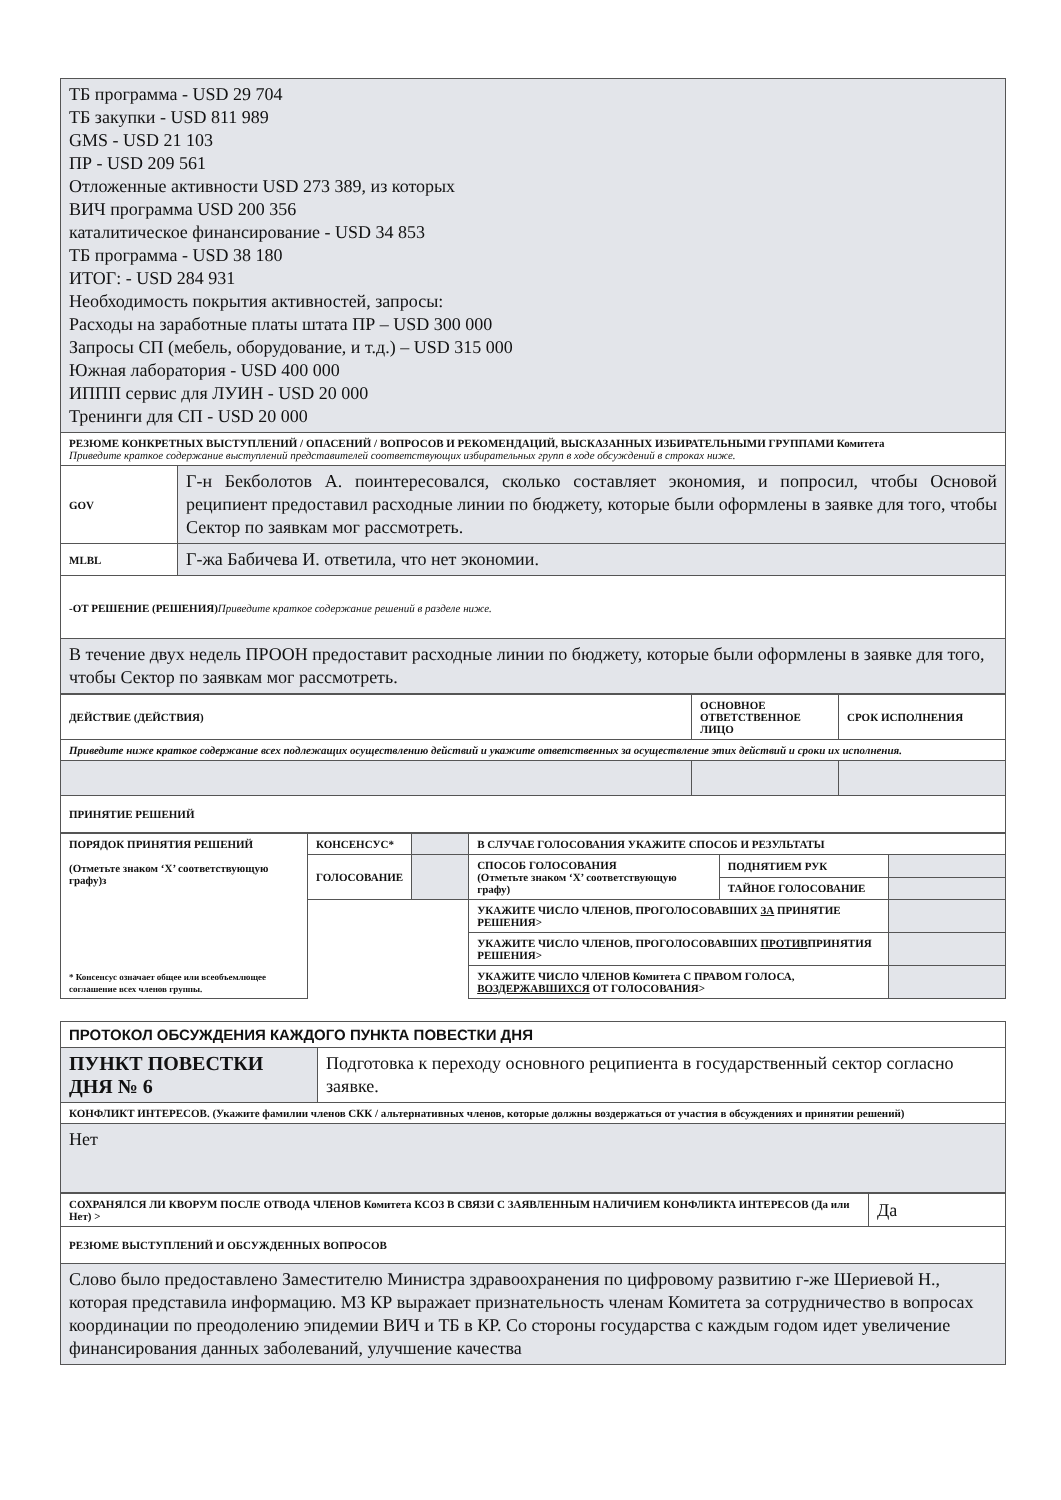| ТБ программа - USD 29 704 ТБ закупки - USD 811 989 GMS - USD 21 103 ПР - USD 209 561 Отложенные активности USD 273 389, из которых ВИЧ программа USD 200 356 каталитическое финансирование - USD 34 853 ТБ программа - USD 38 180 ИТОГ: - USD 284 931 Необходимость покрытия активностей, запросы: Расходы на заработные платы штата ПР – USD 300 000 Запросы СП (мебель, оборудование, и т.д.) – USD 315 000 Южная лаборатория - USD 400 000 ИППП сервис для ЛУИН - USD 20 000 Тренинги для СП - USD 20 000 | |
| РЕЗЮМЕ КОНКРЕТНЫХ ВЫСТУПЛЕНИЙ / ОПАСЕНИЙ / ВОПРОСОВ И РЕКОМЕНДАЦИЙ, ВЫСКАЗАННЫХ ИЗБИРАТЕЛЬНЫМИ ГРУППАМИ Комитета Приведите краткое содержание выступлений представителей соответствующих избирательных групп в ходе обсуждений в строках ниже. | |
| GOV | Г-н Бекболотов А. поинтересовался, сколько составляет экономия, и попросил, чтобы Основой реципиент предоставил расходные линии по бюджету, которые были оформлены в заявке для того, чтобы Сектор по заявкам мог рассмотреть. |
| MLBL | Г-жа Бабичева И. ответила, что нет экономии. |
| -ОТ РЕШЕНИЕ (РЕШЕНИЯ) Приведите краткое содержание решений в разделе ниже. | |
| В течение двух недель ПРООН предоставит расходные линии по бюджету, которые были оформлены в заявке для того, чтобы Сектор по заявкам мог рассмотреть. | |
| ДЕЙСТВИЕ (ДЕЙСТВИЯ) | ОСНОВНОЕ ОТВЕТСТВЕННОЕ ЛИЦО | СРОК ИСПОЛНЕНИЯ |
| Приведите ниже краткое содержание всех подлежащих осуществлению действий и укажите ответственных за осуществление этих действий и сроки их исполнения. | | |
| ПРИНЯТИЕ РЕШЕНИЙ | | |
| ПОРЯДОК ПРИНЯТИЯ РЕШЕНИЙ (Отметьте знаком ‘X’ соответствующую графу)з * Консенсус означает общее или всеобъемлющее соглашение всех членов группы. | КОНСЕНСУС* | | В СЛУЧАЕ ГОЛОСОВАНИЯ УКАЖИТЕ СПОСОБ И РЕЗУЛЬТАТЫ | | |
| | ГОЛОСОВАНИЕ | | СПОСОБ ГОЛОСОВАНИЯ (Отметьте знаком ‘X’ соответствующую графу) | ПОДНЯТИЕМ РУК | |
| | | | | ТАЙНОЕ ГОЛОСОВАНИЕ | |
| | | | УКАЖИТЕ ЧИСЛО ЧЛЕНОВ, ПРОГОЛОСОВАВШИХ ЗА ПРИНЯТИЕ РЕШЕНИЯ> | | |
| | | | УКАЖИТЕ ЧИСЛО ЧЛЕНОВ, ПРОГОЛОСОВАВШИХ ПРОТИВ ПРИНЯТИЯ РЕШЕНИЯ> | | |
| | | | УКАЖИТЕ ЧИСЛО ЧЛЕНОВ Комитета С ПРАВОМ ГОЛОСА, ВОЗДЕРЖАВШИХСЯ ОТ ГОЛОСОВАНИЯ> | | |
| ПРОТОКОЛ ОБСУЖДЕНИЯ КАЖДОГО ПУНКТА ПОВЕСТКИ ДНЯ | |
| ПУНКТ ПОВЕСТКИ ДНЯ № 6 | Подготовка к переходу основного реципиента в государственный сектор согласно заявке. |
| КОНФЛИКТ ИНТЕРЕСОВ. (Укажите фамилии членов СКК / альтернативных членов, которые должны воздержаться от участия в обсуждениях и принятии решений) | |
| Нет | |
| СОХРАНЯЛСЯ ЛИ КВОРУМ ПОСЛЕ ОТВОДА ЧЛЕНОВ Комитета КСОЗ В СВЯЗИ С ЗАЯВЛЕННЫМ НАЛИЧИЕМ КОНФЛИКТА ИНТЕРЕСОВ (Да или Нет) > | Да |
| РЕЗЮМЕ ВЫСТУПЛЕНИЙ И ОБСУЖДЕННЫХ ВОПРОСОВ | |
| Слово было предоставлено Заместителю Министра здравоохранения по цифровому развитию г-же Шериевой Н., которая представила информацию. МЗ КР выражает признательность членам Комитета за сотрудничество в вопросах координации по преодолению эпидемии ВИЧ и ТБ в КР. Со стороны государства с каждым годом идет увеличение финансирования данных заболеваний, улучшение качества | |